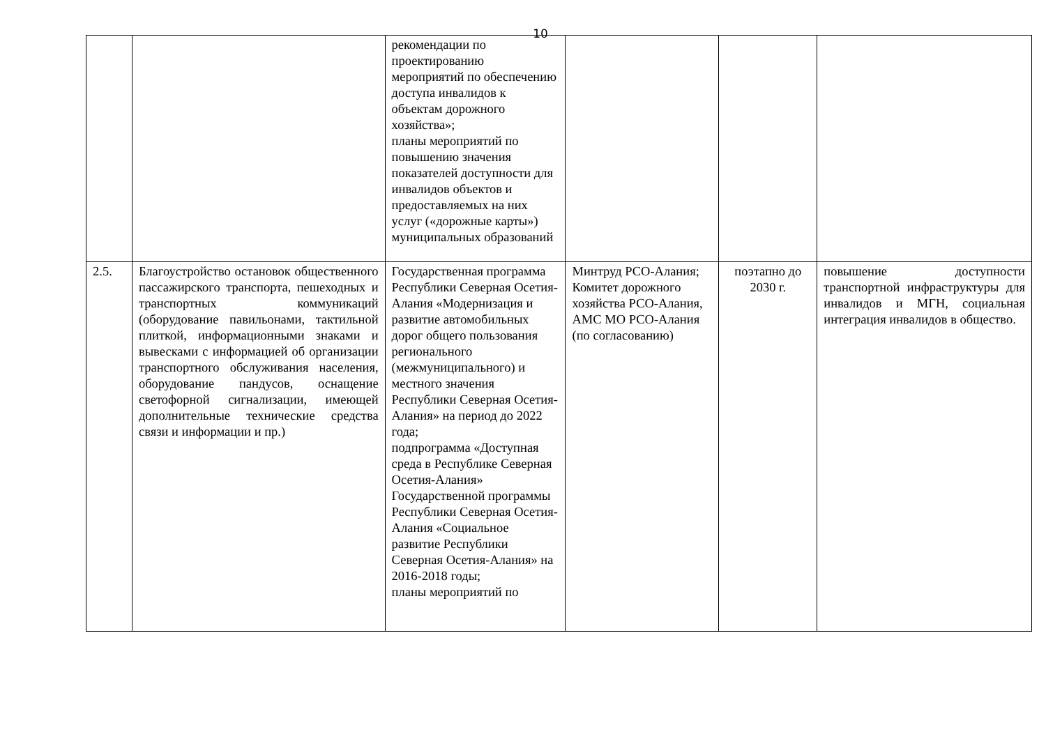10
| | | рекомендации по проектированию мероприятий по обеспечению доступа инвалидов к объектам дорожного хозяйства»; планы мероприятий по повышению значения показателей доступности для инвалидов объектов и предоставляемых на них услуг («дорожные карты») муниципальных образований | | | |
| 2.5. | Благоустройство остановок общественного пассажирского транспорта, пешеходных и транспортных коммуникаций (оборудование павильонами, тактильной плиткой, информационными знаками и вывесками с информацией об организации транспортного обслуживания населения, оборудование пандусов, оснащение светофорной сигнализации, имеющей дополнительные технические средства связи и информации и пр.) | Государственная программа Республики Северная Осетия-Алания «Модернизация и развитие автомобильных дорог общего пользования регионального (межмуниципального) и местного значения Республики Северная Осетия-Алания» на период до 2022 года; подпрограмма «Доступная среда в Республике Северная Осетия-Алания» Государственной программы Республики Северная Осетия-Алания «Социальное развитие Республики Северная Осетия-Алания» на 2016-2018 годы; планы мероприятий по | Минтруд РСО-Алания; Комитет дорожного хозяйства РСО-Алания, АМС МО РСО-Алания (по согласованию) | поэтапно до 2030 г. | повышение доступности транспортной инфраструктуры для инвалидов и МГН, социальная интеграция инвалидов в общество. |